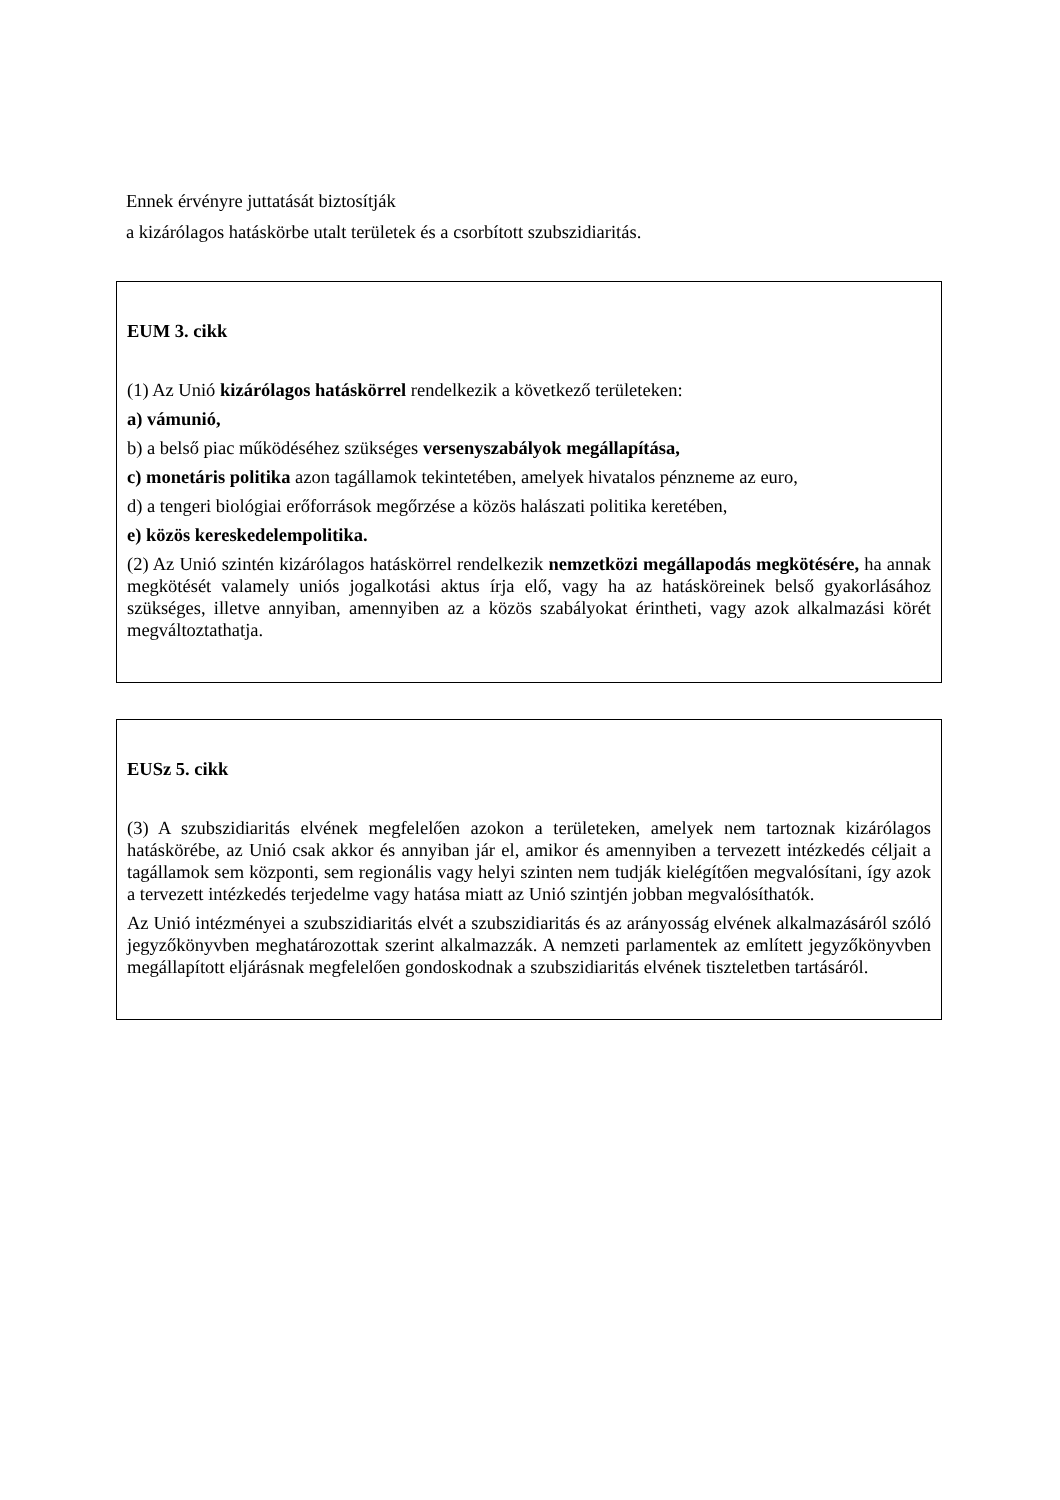Ennek érvényre juttatását biztosítják
a kizárólagos hatáskörbe utalt területek és a csorbított szubszidiaritás.
EUM 3. cikk
(1) Az Unió kizárólagos hatáskörrel rendelkezik a következő területeken:
a) vámunió,
b) a belső piac működéséhez szükséges versenyszabályok megállapítása,
c) monetáris politika azon tagállamok tekintetében, amelyek hivatalos pénzneme az euro,
d) a tengeri biológiai erőforrások megőrzése a közös halászati politika keretében,
e) közös kereskedelempolitika.
(2) Az Unió szintén kizárólagos hatáskörrel rendelkezik nemzetközi megállapodás megkötésére, ha annak megkötését valamely uniós jogalkotási aktus írja elő, vagy ha az hatásköreinek belső gyakorlásához szükséges, illetve annyiban, amennyiben az a közös szabályokat érintheti, vagy azok alkalmazási körét megváltoztathatja.
EUSz 5. cikk
(3) A szubszidiaritás elvének megfelelően azokon a területeken, amelyek nem tartoznak kizárólagos hatáskörébe, az Unió csak akkor és annyiban jár el, amikor és amennyiben a tervezett intézkedés céljait a tagállamok sem központi, sem regionális vagy helyi szinten nem tudják kielégítően megvalósítani, így azok a tervezett intézkedés terjedelme vagy hatása miatt az Unió szintjén jobban megvalósíthatók.
Az Unió intézményei a szubszidiaritás elvét a szubszidiaritás és az arányosság elvének alkalmazásáról szóló jegyzőkönyvben meghatározottak szerint alkalmazzák. A nemzeti parlamentek az említett jegyzőkönyvben megállapított eljárásnak megfelelően gondoskodnak a szubszidiaritás elvének tiszteletben tartásáról.